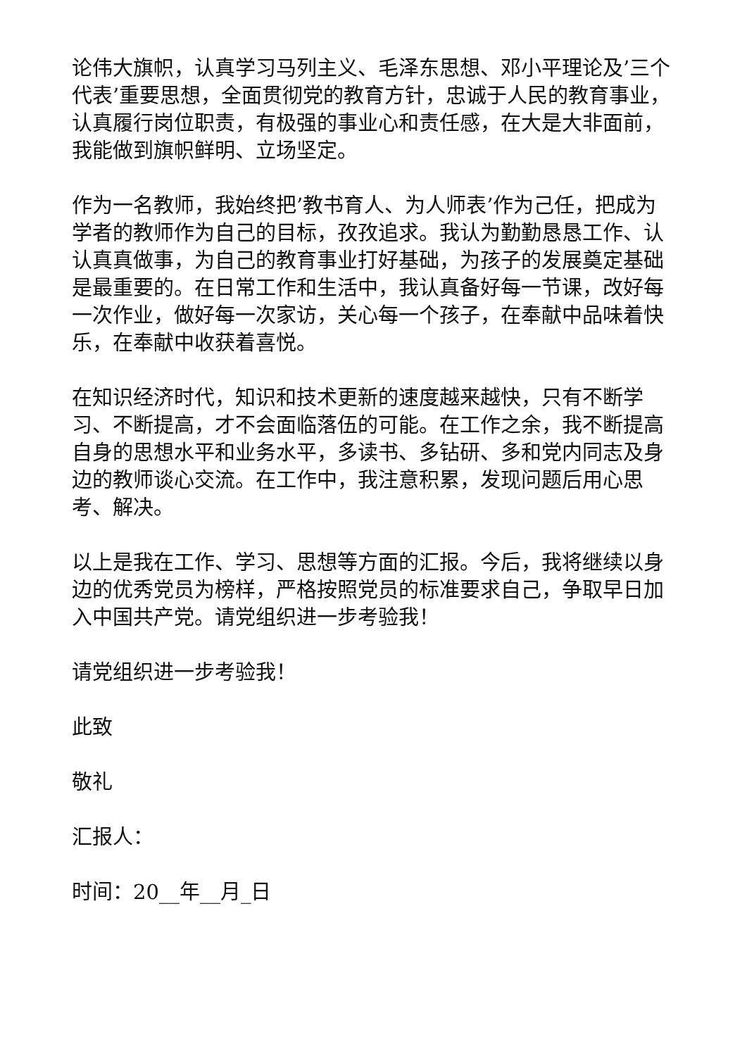论伟大旗帜，认真学习马列主义、毛泽东思想、邓小平理论及’三个代表’重要思想，全面贯彻党的教育方针，忠诚于人民的教育事业，认真履行岗位职责，有极强的事业心和责任感，在大是大非面前，我能做到旗帜鲜明、立场坚定。
作为一名教师，我始终把’教书育人、为人师表’作为己任，把成为学者的教师作为自己的目标，孜孜追求。我认为勤勤恳恳工作、认认真真做事，为自己的教育事业打好基础，为孩子的发展奠定基础是最重要的。在日常工作和生活中，我认真备好每一节课，改好每一次作业，做好每一次家访，关心每一个孩子，在奉献中品味着快乐，在奉献中收获着喜悦。
在知识经济时代，知识和技术更新的速度越来越快，只有不断学习、不断提高，才不会面临落伍的可能。在工作之余，我不断提高自身的思想水平和业务水平，多读书、多钻研、多和党内同志及身边的教师谈心交流。在工作中，我注意积累，发现问题后用心思考、解决。
以上是我在工作、学习、思想等方面的汇报。今后，我将继续以身边的优秀党员为榜样，严格按照党员的标准要求自己，争取早日加入中国共产党。请党组织进一步考验我！
请党组织进一步考验我！
此致
敬礼
汇报人：
时间：20__年__月_日